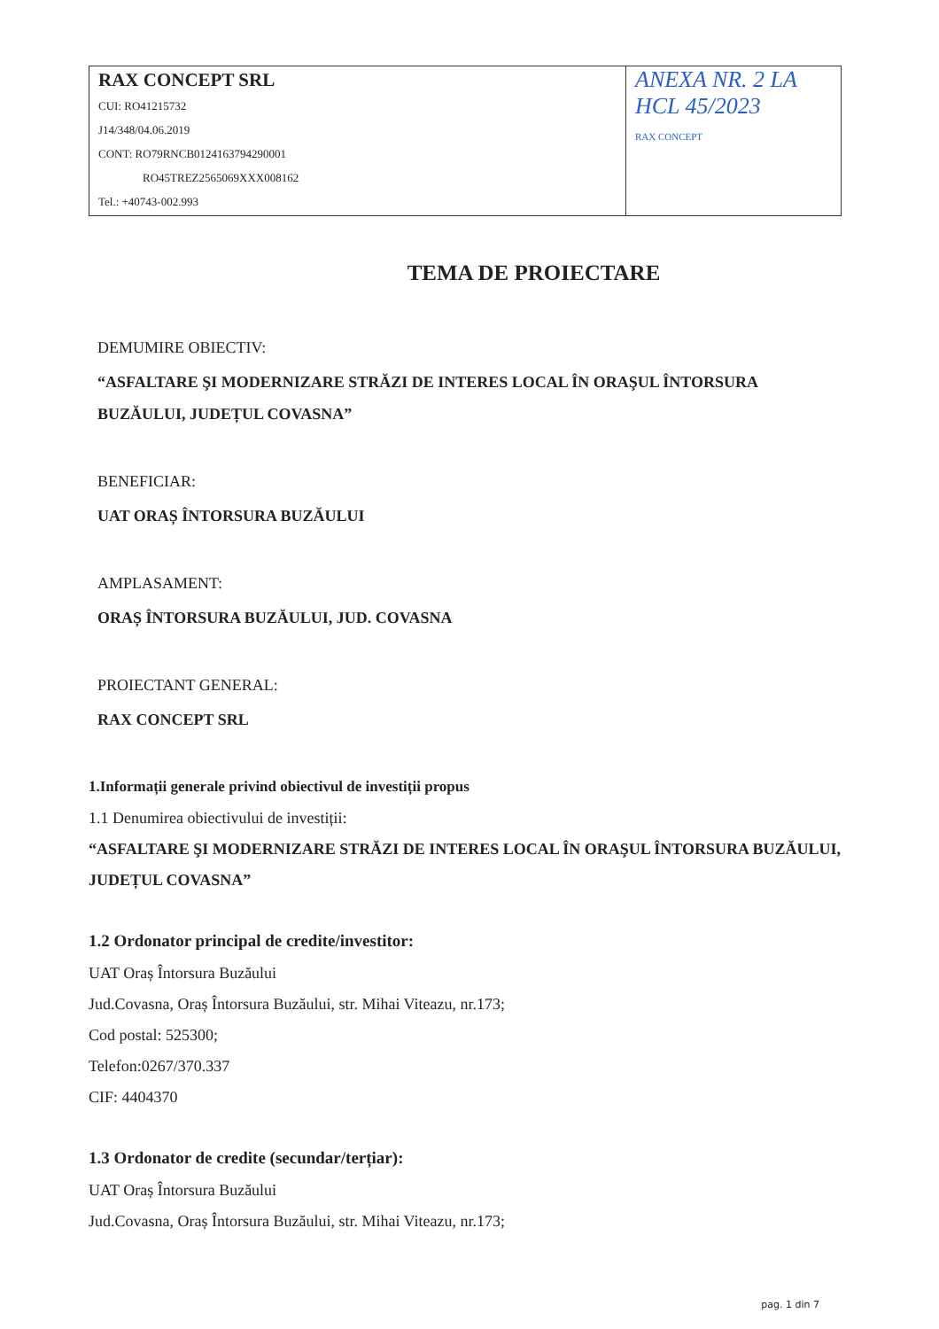| RAX CONCEPT SRL CUI: RO41215732 J14/348/04.06.2019 CONT: RO79RNCB0124163794290001 RO45TREZ2565069XXX008162 Tel.: +40743-002.993 | ANEXA NR. 2 LA HCL 45/2023 RAX CONCEPT |
TEMA DE PROIECTARE
DEMUMIRE OBIECTIV:
“ASFALTARE ŞI MODERNIZARE STRĂZI DE INTERES LOCAL ÎN ORAŞUL ÎNTORSURA BUZĂULUI, JUDEȚUL COVASNA”
BENEFICIAR:
UAT ORAȘ ÎNTORSURA BUZĂULUI
AMPLASAMENT:
ORAȘ ÎNTORSURA BUZĂULUI, JUD. COVASNA
PROIECTANT GENERAL:
RAX CONCEPT SRL
1.Informații generale privind obiectivul de investiții propus
1.1 Denumirea obiectivului de investiții:
“ASFALTARE ŞI MODERNIZARE STRĂZI DE INTERES LOCAL ÎN ORAŞUL ÎNTORSURA BUZĂULUI, JUDEȚUL COVASNA”
1.2 Ordonator principal de credite/investitor:
UAT Oraș Întorsura Buzăului
Jud.Covasna, Oraș Întorsura Buzăului, str. Mihai Viteazu, nr.173;
Cod postal: 525300;
Telefon:0267/370.337
CIF: 4404370
1.3 Ordonator de credite (secundar/terțiar):
UAT Oraș Întorsura Buzăului
Jud.Covasna, Oraș Întorsura Buzăului, str. Mihai Viteazu, nr.173;
pag. 1 din 7